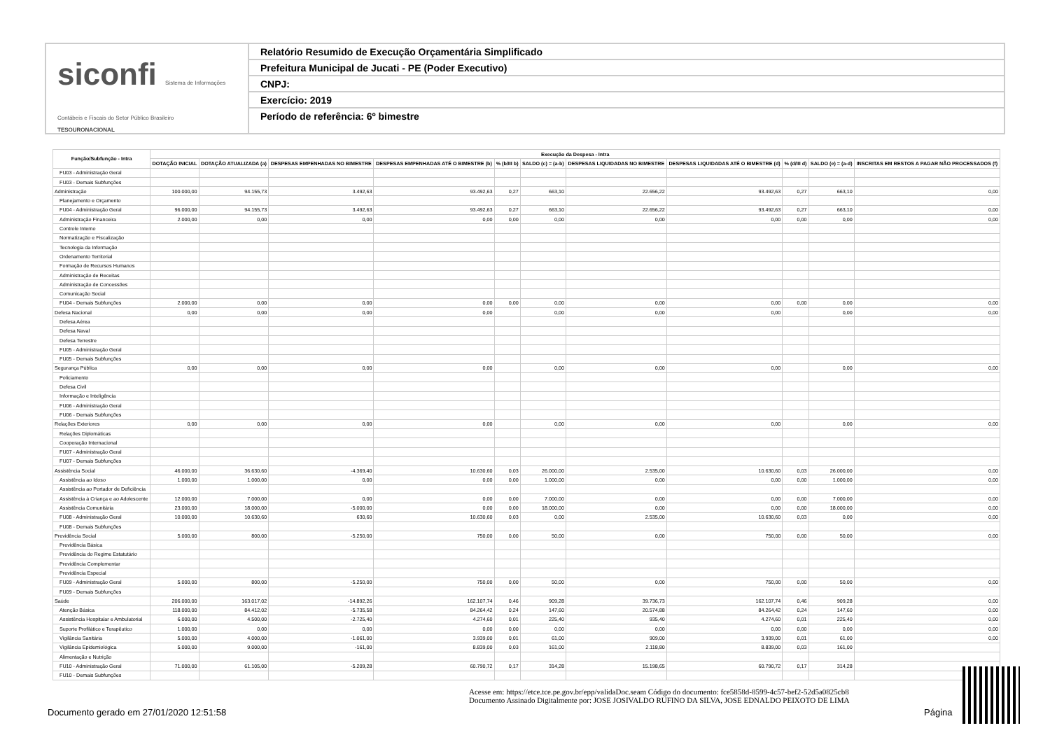siconfi Sistema de Informações Contábeis e Fiscais do Setor Público Brasileiro
TESOURONACIONAL
Relatório Resumido de Execução Orçamentária Simplificado
Prefeitura Municipal de Jucati - PE (Poder Executivo)
CNPJ:
Exercício: 2019
Período de referência: 6º bimestre
| Função/Subfunção - Intra | Execução da Despesa - Intra | | | | | | | | | | |
| --- | --- | --- | --- | --- | --- | --- | --- | --- | --- | --- | --- |
| | DOTAÇÃO INICIAL | DOTAÇÃO ATUALIZADA (a) | DESPESAS EMPENHADAS NO BIMESTRE | DESPESAS EMPENHADAS ATÉ O BIMESTRE (b) | % (b/III b) | SALDO (c) = (a-b) | DESPESAS LIQUIDADAS NO BIMESTRE | DESPESAS LIQUIDADAS ATÉ O BIMESTRE (d) | % (d/III d) | SALDO (e) = (a-d) | INSCRITAS EM RESTOS A PAGAR NÃO PROCESSADOS (f) |
| FU03 - Administração Geral | | | | | | | | | | | |
| FU03 - Demais Subfunções | | | | | | | | | | | |
| Administração | 100.000,00 | 94.155,73 | 3.492,63 | 93.492,63 | 0,27 | 663,10 | 22.656,22 | 93.492,63 | 0,27 | 663,10 | 0,00 |
| Planejamento e Orçamento | | | | | | | | | | | |
| FU04 - Administração Geral | 96.000,00 | 94.155,73 | 3.492,63 | 93.492,63 | 0,27 | 663,10 | 22.656,22 | 93.492,63 | 0,27 | 663,10 | 0,00 |
| Administração Financeira | 2.000,00 | 0,00 | 0,00 | 0,00 | 0,00 | 0,00 | 0,00 | 0,00 | 0,00 | 0,00 | 0,00 |
| Controle Interno | | | | | | | | | | | |
| Normatização e Fiscalização | | | | | | | | | | | |
| Tecnologia da Informação | | | | | | | | | | | |
| Ordenamento Territorial | | | | | | | | | | | |
| Formação de Recursos Humanos | | | | | | | | | | | |
| Administração de Receitas | | | | | | | | | | | |
| Administração de Concessões | | | | | | | | | | | |
| Comunicação Social | | | | | | | | | | | |
| FU04 - Demais Subfunções | 2.000,00 | 0,00 | 0,00 | 0,00 | 0,00 | 0,00 | 0,00 | 0,00 | 0,00 | 0,00 | 0,00 |
| Defesa Nacional | 0,00 | 0,00 | 0,00 | 0,00 | | 0,00 | 0,00 | 0,00 | | 0,00 | 0,00 |
| Defesa Aérea | | | | | | | | | | | |
| Defesa Naval | | | | | | | | | | | |
| Defesa Terrestre | | | | | | | | | | | |
| FU05 - Administração Geral | | | | | | | | | | | |
| FU05 - Demais Subfunções | | | | | | | | | | | |
| Segurança Pública | 0,00 | 0,00 | 0,00 | 0,00 | | 0,00 | 0,00 | 0,00 | | 0,00 | 0,00 |
| Policiamento | | | | | | | | | | | |
| Defesa Civil | | | | | | | | | | | |
| Informação e Inteligência | | | | | | | | | | | |
| FU06 - Administração Geral | | | | | | | | | | | |
| FU06 - Demais Subfunções | | | | | | | | | | | |
| Relações Exteriores | 0,00 | 0,00 | 0,00 | 0,00 | | 0,00 | 0,00 | 0,00 | | 0,00 | 0,00 |
| Relações Diplomáticas | | | | | | | | | | | |
| Cooperação Internacional | | | | | | | | | | | |
| FU07 - Administração Geral | | | | | | | | | | | |
| FU07 - Demais Subfunções | | | | | | | | | | | |
| Assistência Social | 46.000,00 | 36.630,60 | -4.369,40 | 10.630,60 | 0,03 | 26.000,00 | 2.535,00 | 10.630,60 | 0,03 | 26.000,00 | 0,00 |
| Assistência ao Idoso | 1.000,00 | 1.000,00 | 0,00 | 0,00 | 0,00 | 1.000,00 | 0,00 | 0,00 | 0,00 | 1.000,00 | 0,00 |
| Assistência ao Portador de Deficiência | | | | | | | | | | | |
| Assistência à Criança e ao Adolescente | 12.000,00 | 7.000,00 | 0,00 | 0,00 | 0,00 | 7.000,00 | 0,00 | 0,00 | 0,00 | 7.000,00 | 0,00 |
| Assistência Comunitária | 23.000,00 | 18.000,00 | -5.000,00 | 0,00 | 0,00 | 18.000,00 | 0,00 | 0,00 | 0,00 | 18.000,00 | 0,00 |
| FU08 - Administração Geral | 10.000,00 | 10.630,60 | 630,60 | 10.630,60 | 0,03 | 0,00 | 2.535,00 | 10.630,60 | 0,03 | 0,00 | 0,00 |
| FU08 - Demais Subfunções | | | | | | | | | | | |
| Previdência Social | 5.000,00 | 800,00 | -5.250,00 | 750,00 | 0,00 | 50,00 | 0,00 | 750,00 | 0,00 | 50,00 | 0,00 |
| Previdência Básica | | | | | | | | | | | |
| Previdência do Regime Estatutário | | | | | | | | | | | |
| Previdência Complementar | | | | | | | | | | | |
| Previdência Especial | | | | | | | | | | | |
| FU09 - Administração Geral | 5.000,00 | 800,00 | -5.250,00 | 750,00 | 0,00 | 50,00 | 0,00 | 750,00 | 0,00 | 50,00 | 0,00 |
| FU09 - Demais Subfunções | | | | | | | | | | | |
| Saúde | 206.000,00 | 163.017,02 | -14.892,26 | 162.107,74 | 0,46 | 909,28 | 39.736,73 | 162.107,74 | 0,46 | 909,28 | 0,00 |
| Atenção Básica | 118.000,00 | 84.412,02 | -5.735,58 | 84.264,42 | 0,24 | 147,60 | 20.574,88 | 84.264,42 | 0,24 | 147,60 | 0,00 |
| Assistência Hospitalar e Ambulatorial | 6.000,00 | 4.500,00 | -2.725,40 | 4.274,60 | 0,01 | 225,40 | 935,40 | 4.274,60 | 0,01 | 225,40 | 0,00 |
| Suporte Profilático e Terapêutico | 1.000,00 | 0,00 | 0,00 | 0,00 | 0,00 | 0,00 | 0,00 | 0,00 | 0,00 | 0,00 | 0,00 |
| Vigilância Sanitária | 5.000,00 | 4.000,00 | -1.061,00 | 3.939,00 | 0,01 | 61,00 | 909,00 | 3.939,00 | 0,01 | 61,00 | 0,00 |
| Vigilância Epidemiológica | 5.000,00 | 9.000,00 | -161,00 | 8.839,00 | 0,03 | 161,00 | 2.118,80 | 8.839,00 | 0,03 | 161,00 | |
| Alimentação e Nutrição | | | | | | | | | | | |
| FU10 - Administração Geral | 71.000,00 | 61.105,00 | -5.209,28 | 60.790,72 | 0,17 | 314,28 | 15.198,65 | 60.790,72 | 0,17 | 314,28 | |
| FU10 - Demais Subfunções | | | | | | | | | | | |
Acesse em: https://etce.tce.pe.gov.br/epp/validaDoc.seam Código do documento: fce5858d-8599-4c57-bef2-52d5a0825cb8
Documento Assinado Digitalmente por: JOSE JOSIVALDO RUFINO DA SILVA, JOSE EDNALDO PEIXOTO DE LIMA
Documento gerado em 27/01/2020 12:51:58
Página